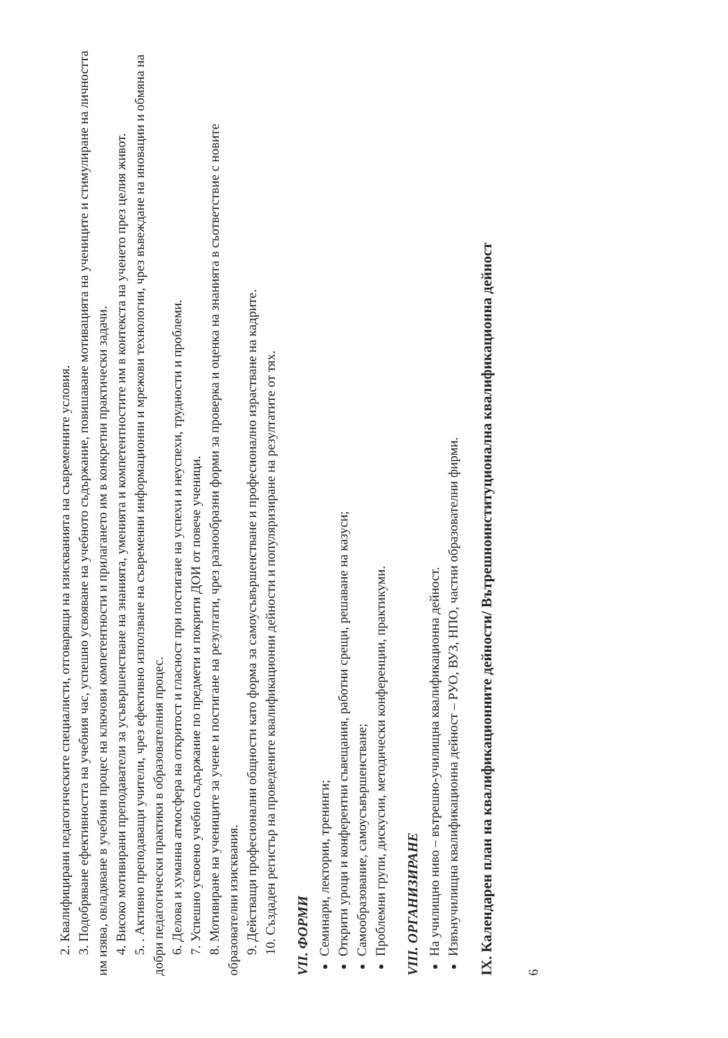2. Квалифицирани педагогическите специалисти, отговарящи на изискванията на съвременните условия.
3. Подобряване ефективността на учебния час, успешно усвояване на учебното съдържание, повишаване мотивацията на учениците и стимулиране на личността им изява, овладяване в учебния процес на ключови компетентности и прилагането им в конкретни практически задачи.
4. Високо мотивирани преподаватели за усъвършенстване на знанията, уменията и компетентностите им в контекста на ученето през целия живот.
5. . Активно преподаващи учители, чрез ефективно използване на съвременни информационни и мрежови технологии, чрез въвеждане на иновации и обмяна на добри педагогически практики в образователния процес.
6. Делова и хуманна атмосфера на откритост и гласност при постигане на успехи и неуспехи, трудности и проблеми.
7. Успешно усвоено учебно съдържание по предмети и покрити ДОИ от повече ученици.
8. Мотивиране на учениците за учене и постигане на резултати, чрез разнообразни форми за проверка и оценка на знанията в съответствие с новите образователни изисквания.
9. Действащи професионални общности като форма за самоусъвършенстване и професионално израстване на кадрите.
10. Създаден регистър на проведените квалификационни дейности и популяризиране на резултатите от тях.
VII. ФОРМИ
Семинари, лектории, тренинги;
Открити уроци и конферентни съвещания, работни срещи, решаване на казуси;
Самообразование, самоусъвършенстване;
Проблемни групи, дискусии, методически конференции, практикуми.
VIII. ОРГАНИЗИРАНЕ
На училищно ниво – вътрешно-училищна квалификационна дейност.
Извънучилищна квалификационна дейност – РУО, ВУЗ, НПО, частни образователни фирми.
IX. Календарен план на квалификационните дейности/ Вътрешноинституционална квалификационна дейност
6